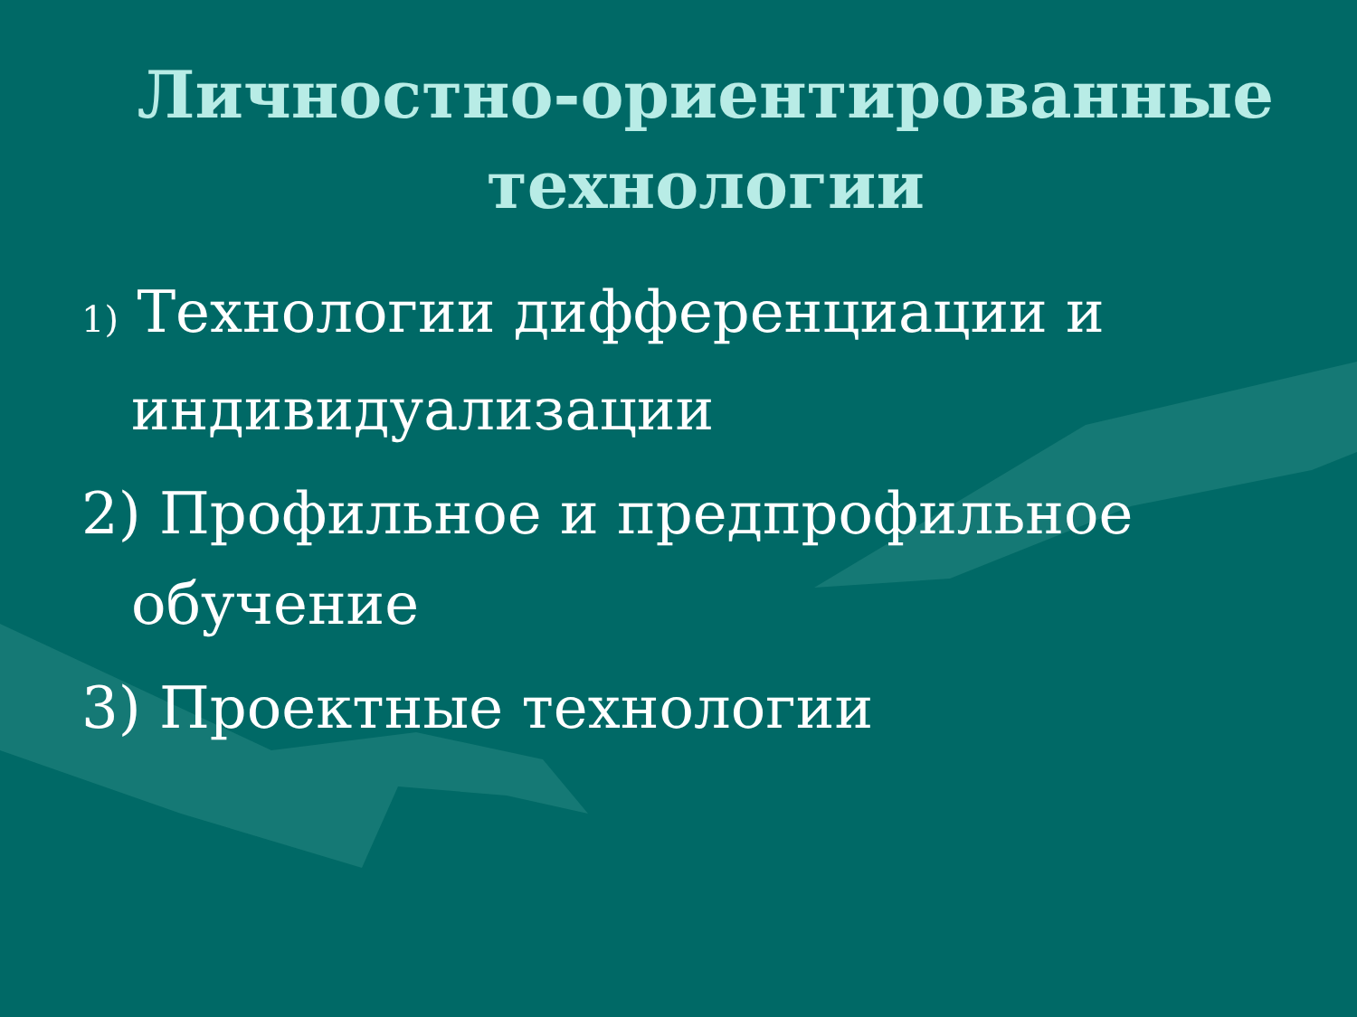Личностно-ориентированные
технологии
1) Технологии дифференциации и индивидуализации
2) Профильное и предпрофильное обучение
3) Проектные технологии